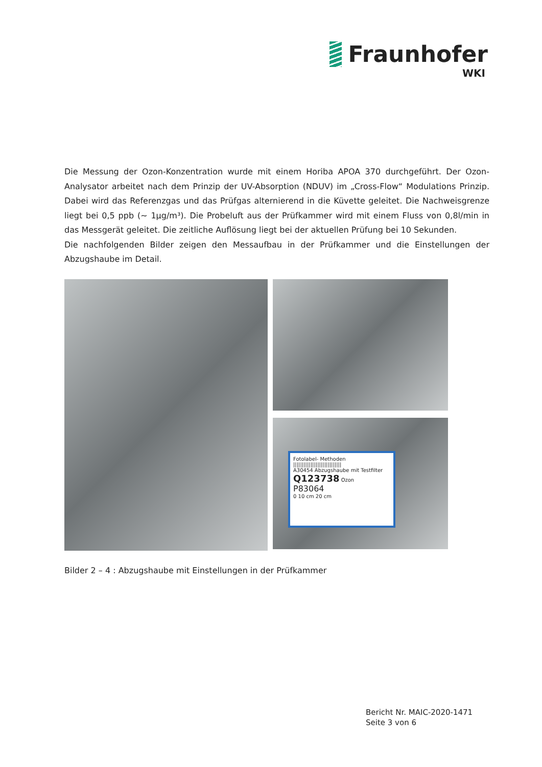Fraunhofer
WKI
Die Messung der Ozon-Konzentration wurde mit einem Horiba APOA 370 durchgeführt. Der Ozon-Analysator arbeitet nach dem Prinzip der UV-Absorption (NDUV) im „Cross-Flow“ Modulations Prinzip. Dabei wird das Referenzgas und das Prüfgas alternierend in die Küvette geleitet. Die Nachweisgrenze liegt bei 0,5 ppb (~ 1µg/m³). Die Probeluft aus der Prüfkammer wird mit einem Fluss von 0,8l/min in das Messgerät geleitet. Die zeitliche Auflösung liegt bei der aktuellen Prüfung bei 10 Sekunden.
Die nachfolgenden Bilder zeigen den Messaufbau in der Prüfkammer und die Einstellungen der Abzugshaube im Detail.
Fotolabel- Methoden
||||||||||||||||||||||||||||
A30454 Abzugshaube mit Testfilter
Q123738 Ozon
P83064
0 10 cm 20 cm
Bilder 2 – 4 : Abzugshaube mit Einstellungen in der Prüfkammer
Bericht Nr. MAIC-2020-1471
Seite 3 von 6